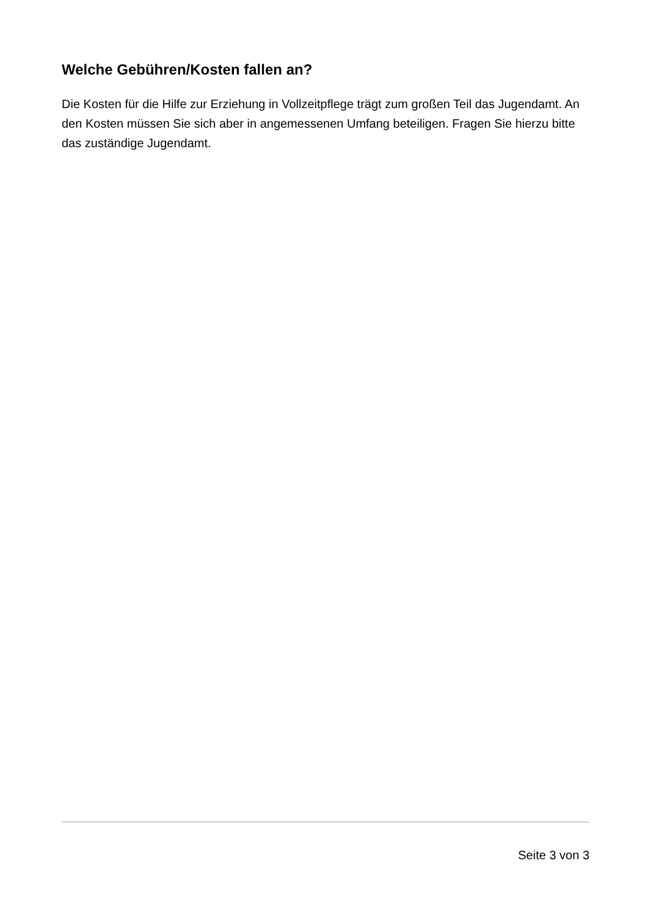Welche Gebühren/Kosten fallen an?
Die Kosten für die Hilfe zur Erziehung in Vollzeitpflege trägt zum großen Teil das Jugendamt. An den Kosten müssen Sie sich aber in angemessenen Umfang beteiligen. Fragen Sie hierzu bitte das zuständige Jugendamt.
Seite 3 von 3